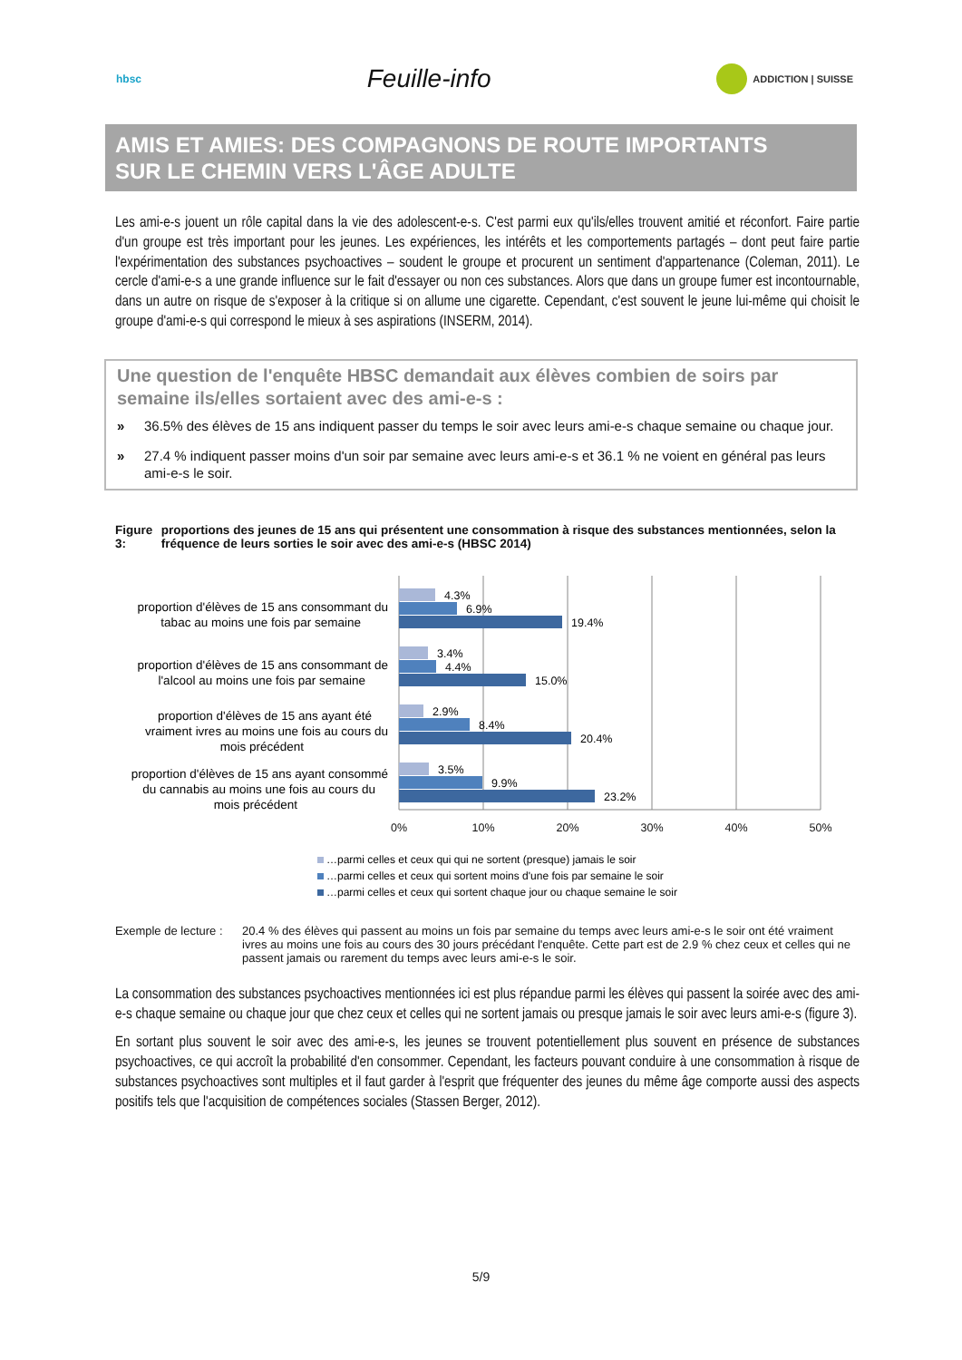hbsc
Feuille-info
ADDICTION | SUISSE
AMIS ET AMIES: DES COMPAGNONS DE ROUTE IMPORTANTS
SUR LE CHEMIN VERS L'ÂGE ADULTE
Les ami-e-s jouent un rôle capital dans la vie des adolescent-e-s. C'est parmi eux qu'ils/elles trouvent amitié et réconfort. Faire partie d'un groupe est très important pour les jeunes. Les expériences, les intérêts et les comportements partagés – dont peut faire partie l'expérimentation des substances psychoactives – soudent le groupe et procurent un sentiment d'appartenance (Coleman, 2011). Le cercle d'ami-e-s a une grande influence sur le fait d'essayer ou non ces substances. Alors que dans un groupe fumer est incontournable, dans un autre on risque de s'exposer à la critique si on allume une cigarette. Cependant, c'est souvent le jeune lui-même qui choisit le groupe d'ami-e-s qui correspond le mieux à ses aspirations (INSERM, 2014).
Une question de l'enquête HBSC demandait aux élèves combien de soirs par semaine ils/elles sortaient avec des ami-e-s :
» 36.5% des élèves de 15 ans indiquent passer du temps le soir avec leurs ami-e-s chaque semaine ou chaque jour.
» 27.4 % indiquent passer moins d'un soir par semaine avec leurs ami-e-s et 36.1 % ne voient en général pas leurs ami-e-s le soir.
Figure 3: proportions des jeunes de 15 ans qui présentent une consommation à risque des substances mentionnées, selon la fréquence de leurs sorties le soir avec des ami-e-s (HBSC 2014)
0%
10%
20%
30%
40%
50%
proportion d'élèves de 15 ans consommant du
tabac au moins une fois par semaine
proportion d'élèves de 15 ans consommant de
l'alcool au moins une fois par semaine
proportion d'élèves de 15 ans ayant été
vraiment ivres au moins une fois au cours du
mois précédent
proportion d'élèves de 15 ans ayant consommé
du cannabis au moins une fois au cours du
mois précédent
4.3%
6.9%
19.4%
3.4%
4.4%
15.0%
2.9%
8.4%
20.4%
3.5%
9.9%
23.2%
…parmi celles et ceux qui qui ne sortent (presque) jamais le soir
…parmi celles et ceux qui sortent moins d'une fois par semaine le soir
…parmi celles et ceux qui sortent chaque jour ou chaque semaine le soir
Exemple de lecture :
20.4 % des élèves qui passent au moins un fois par semaine du temps avec leurs ami-e-s le soir ont été vraiment ivres au moins une fois au cours des 30 jours précédant l'enquête. Cette part est de 2.9 % chez ceux et celles qui ne passent jamais ou rarement du temps avec leurs ami-e-s le soir.
La consommation des substances psychoactives mentionnées ici est plus répandue parmi les élèves qui passent la soirée avec des ami-e-s chaque semaine ou chaque jour que chez ceux et celles qui ne sortent jamais ou presque jamais le soir avec leurs ami-e-s (figure 3).
En sortant plus souvent le soir avec des ami-e-s, les jeunes se trouvent potentiellement plus souvent en présence de substances psychoactives, ce qui accroît la probabilité d'en consommer. Cependant, les facteurs pouvant conduire à une consommation à risque de substances psychoactives sont multiples et il faut garder à l'esprit que fréquenter des jeunes du même âge comporte aussi des aspects positifs tels que l'acquisition de compétences sociales (Stassen Berger, 2012).
5/9